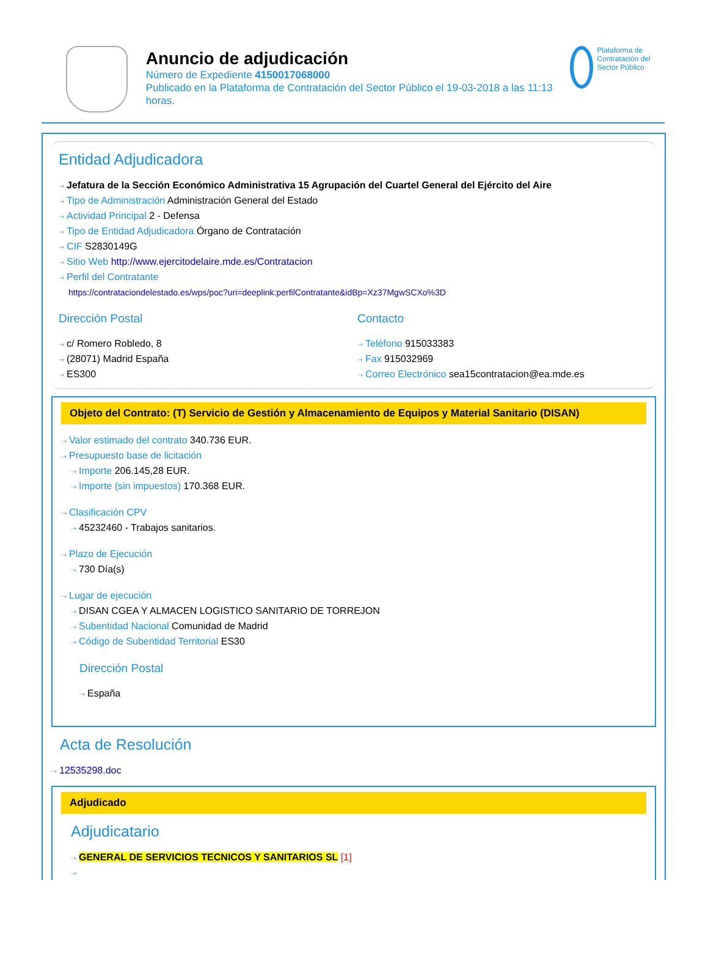Anuncio de adjudicación
Número de Expediente 4150017068000
Publicado en la Plataforma de Contratación del Sector Público el 19-03-2018 a las 11:13 horas.
Plataforma de Contratación del Sector Público
Entidad Adjudicadora
⇢ Jefatura de la Sección Económico Administrativa 15 Agrupación del Cuartel General del Ejército del Aire
⇢ Tipo de Administración Administración General del Estado
⇢ Actividad Principal 2 - Defensa
⇢ Tipo de Entidad Adjudicadora Órgano de Contratación
⇢ CIF S2830149G
⇢ Sitio Web http://www.ejercitodelaire.mde.es/Contratacion
⇢ Perfil del Contratante
https://contrataciondelestado.es/wps/poc?uri=deeplink:perfilContratante&idBp=Xz37MgwSCXo%3D
Dirección Postal
⇢ c/ Romero Robledo, 8
⇢ (28071) Madrid España
⇢ ES300
Contacto
⇢ Teléfono 915033383
⇢ Fax 915032969
⇢ Correo Electrónico sea15contratacion@ea.mde.es
Objeto del Contrato: (T) Servicio de Gestión y Almacenamiento de Equipos y Material Sanitario (DISAN)
⇢ Valor estimado del contrato 340.736 EUR.
⇢ Presupuesto base de licitación
⇢ Importe 206.145,28 EUR.
⇢ Importe (sin impuestos) 170.368 EUR.
⇢ Clasificación CPV
⇢ 45232460 - Trabajos sanitarios.
⇢ Plazo de Ejecución
⇢ 730 Día(s)
⇢ Lugar de ejecución
⇢ DISAN CGEA Y ALMACEN LOGISTICO SANITARIO DE TORREJON
⇢ Subentidad Nacional Comunidad de Madrid
⇢ Código de Subentidad Territorial ES30
Dirección Postal
⇢ España
Acta de Resolución
⇢ 12535298.doc
Adjudicado
Adjudicatario
⇢ GENERAL DE SERVICIOS TECNICOS Y SANITARIOS SL [1]
⇢